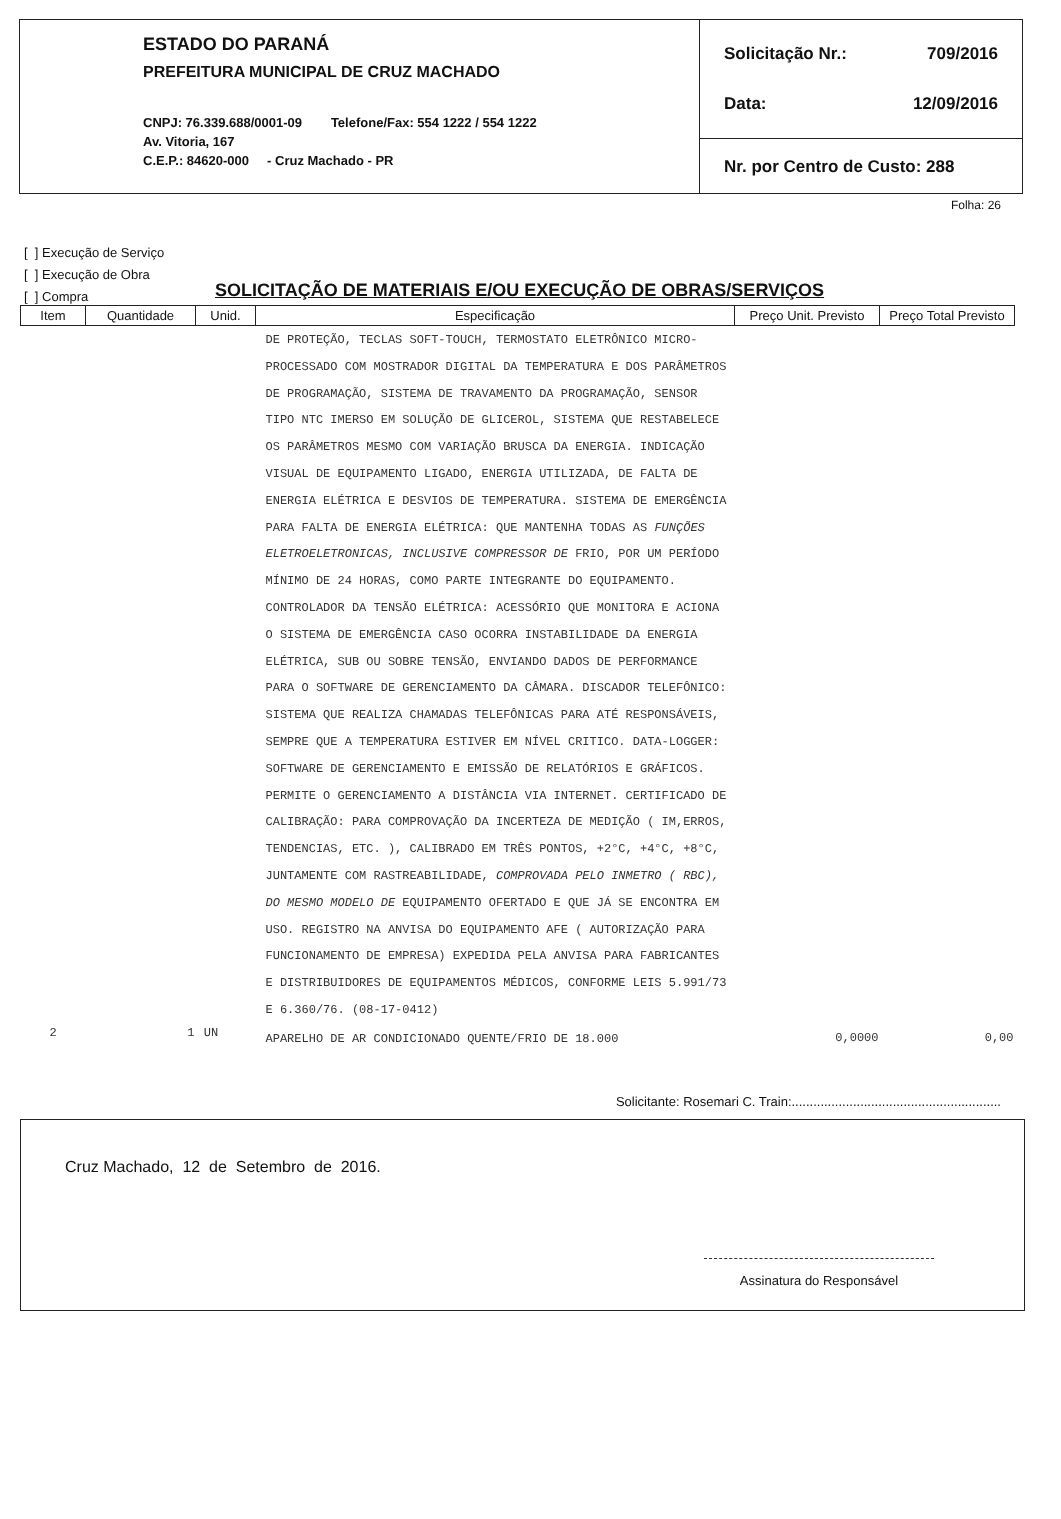ESTADO DO PARANÁ
PREFEITURA MUNICIPAL DE CRUZ MACHADO
CNPJ: 76.339.688/0001-09 Telefone/Fax: 554 1222 / 554 1222
Av. Vitoria, 167
C.E.P.: 84620-000 - Cruz Machado - PR
Solicitação Nr.: 709/2016
Data: 12/09/2016
Nr. por Centro de Custo: 288
Folha: 26
[ ] Execução de Serviço
[ ] Execução de Obra
[ ] Compra
SOLICITAÇÃO DE MATERIAIS E/OU EXECUÇÃO DE OBRAS/SERVIÇOS
| Item | Quantidade | Unid. | Especificação | Preço Unit. Previsto | Preço Total Previsto |
| --- | --- | --- | --- | --- | --- |
| | | | DE PROTEÇÃO, TECLAS SOFT-TOUCH, TERMOSTATO ELETRÔNICO MICRO-PROCESSADO COM MOSTRADOR DIGITAL DA TEMPERATURA E DOS PARÂMETROS DE PROGRAMAÇÃO, SISTEMA DE TRAVAMENTO DA PROGRAMAÇÃO, SENSOR TIPO NTC IMERSO EM SOLUÇÃO DE GLICEROL, SISTEMA QUE RESTABELECE OS PARÂMETROS MESMO COM VARIAÇÃO BRUSCA DA ENERGIA. INDICAÇÃO VISUAL DE EQUIPAMENTO LIGADO, ENERGIA UTILIZADA, DE FALTA DE ENERGIA ELÉTRICA E DESVIOS DE TEMPERATURA. SISTEMA DE EMERGÊNCIA PARA FALTA DE ENERGIA ELÉTRICA: QUE MANTENHA TODAS AS FUNÇÕES ELETROELETRONICAS, INCLUSIVE COMPRESSOR DE FRIO, POR UM PERÍODO MÍNIMO DE 24 HORAS, COMO PARTE INTEGRANTE DO EQUIPAMENTO. CONTROLADOR DA TENSÃO ELÉTRICA: ACESSÓRIO QUE MONITORA E ACIONA O SISTEMA DE EMERGÊNCIA CASO OCORRA INSTABILIDADE DA ENERGIA ELÉTRICA, SUB OU SOBRE TENSÃO, ENVIANDO DADOS DE PERFORMANCE PARA O SOFTWARE DE GERENCIAMENTO DA CÂMARA. DISCADOR TELEFÔNICO: SISTEMA QUE REALIZA CHAMADAS TELEFÔNICAS PARA ATÉ RESPONSÁVEIS, SEMPRE QUE A TEMPERATURA ESTIVER EM NÍVEL CRITICO. DATA-LOGGER: SOFTWARE DE GERENCIAMENTO E EMISSÃO DE RELATÓRIOS E GRÁFICOS. PERMITE O GERENCIAMENTO A DISTÂNCIA VIA INTERNET. CERTIFICADO DE CALIBRAÇÃO: PARA COMPROVAÇÃO DA INCERTEZA DE MEDIÇÃO ( IM,ERROS, TENDENCIAS, ETC. ), CALIBRADO EM TRÊS PONTOS, +2°C, +4°C, +8°C, JUNTAMENTE COM RASTREABILIDADE, COMPROVADA PELO INMETRO ( RBC), DO MESMO MODELO DE EQUIPAMENTO OFERTADO E QUE JÁ SE ENCONTRA EM USO. REGISTRO NA ANVISA DO EQUIPAMENTO AFE ( AUTORIZAÇÃO PARA FUNCIONAMENTO DE EMPRESA) EXPEDIDA PELA ANVISA PARA FABRICANTES E DISTRIBUIDORES DE EQUIPAMENTOS MÉDICOS, CONFORME LEIS 5.991/73 E 6.360/76. (08-17-0412) | | |
| 2 | 1 | UN | APARELHO DE AR CONDICIONADO QUENTE/FRIO DE 18.000 | 0,0000 | 0,00 |
Solicitante: Rosemari C. Train:..........................................................
Cruz Machado, 12 de Setembro de 2016.
Assinatura do Responsável